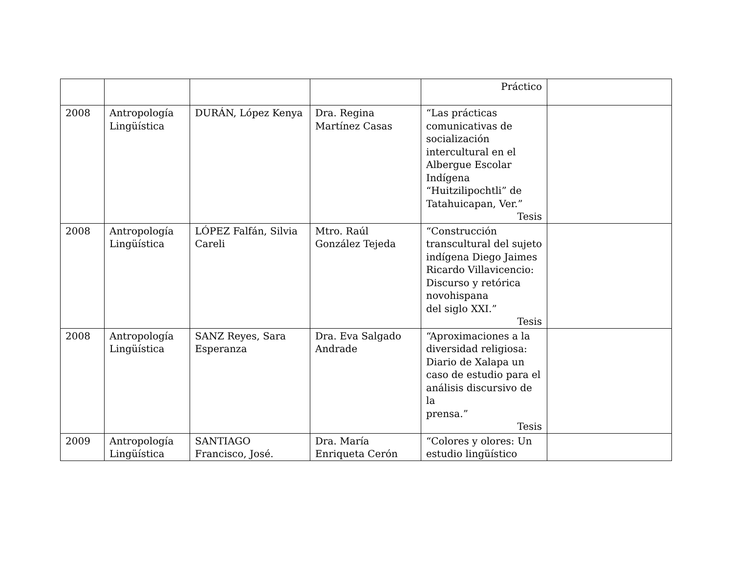| | | | | Práctico | |
| 2008 | Antropología Lingüística | DURÁN, López Kenya | Dra. Regina Martínez Casas | “Las prácticas comunicativas de socialización intercultural en el Albergue Escolar Indígena “Huitzilipochtli” de Tatahuicapan, Ver.” Tesis | |
| 2008 | Antropología Lingüística | LÓPEZ Falfán, Silvia Careli | Mtro. Raúl González Tejeda | “Construcción transcultural del sujeto indígena Diego Jaimes Ricardo Villavicencio: Discurso y retórica novohispana del siglo XXI.” Tesis | |
| 2008 | Antropología Lingüística | SANZ Reyes, Sara Esperanza | Dra. Eva Salgado Andrade | “Aproximaciones a la diversidad religiosa: Diario de Xalapa un caso de estudio para el análisis discursivo de la prensa.” Tesis | |
| 2009 | Antropología Lingüística | SANTIAGO Francisco, José. | Dra. María Enriqueta Cerón | “Colores y olores: Un estudio lingüístico | |